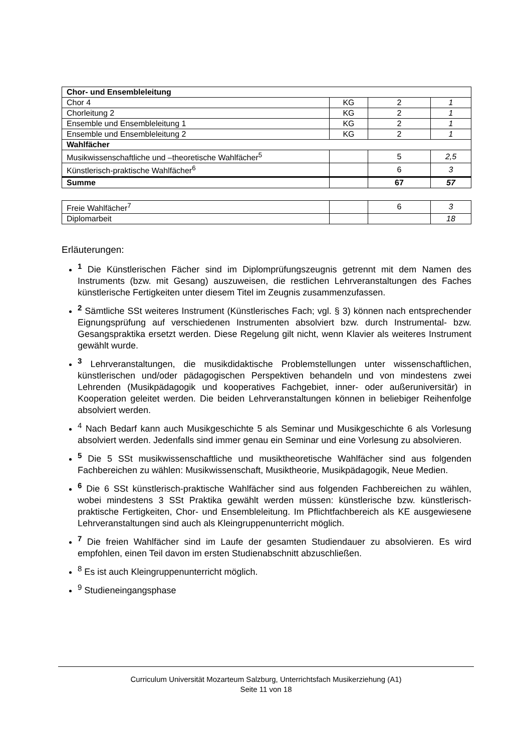| Chor- und Ensembleleitung | | | |
| Chor 4 | KG | 2 | 1 |
| Chorleitung 2 | KG | 2 | 1 |
| Ensemble und Ensembleleitung 1 | KG | 2 | 1 |
| Ensemble und Ensembleleitung 2 | KG | 2 | 1 |
| Wahlfächer | | | |
| Musikwissenschaftliche und –theoretische Wahlfächer<sup>5</sup> | | 5 | 2,5 |
| Künstlerisch-praktische Wahlfächer<sup>6</sup> | | 6 | 3 |
| Summe | | 67 | 57 |
| Freie Wahlfächer<sup>7</sup> | | 6 | 3 |
| Diplomarbeit | | | 18 |
Erläuterungen:
<sup>1</sup> Die Künstlerischen Fächer sind im Diplomprüfungszeugnis getrennt mit dem Namen des Instruments (bzw. mit Gesang) auszuweisen, die restlichen Lehrveranstaltungen des Faches künstlerische Fertigkeiten unter diesem Titel im Zeugnis zusammenzufassen.
<sup>2</sup> Sämtliche SSt weiteres Instrument (Künstlerisches Fach; vgl. § 3) können nach entsprechender Eignungsprüfung auf verschiedenen Instrumenten absolviert bzw. durch Instrumental- bzw. Gesangspraktika ersetzt werden. Diese Regelung gilt nicht, wenn Klavier als weiteres Instrument gewählt wurde.
<sup>3</sup> Lehrveranstaltungen, die musikdidaktische Problemstellungen unter wissenschaftlichen, künstlerischen und/oder pädagogischen Perspektiven behandeln und von mindestens zwei Lehrenden (Musikpädagogik und kooperatives Fachgebiet, inner- oder außeruniversitär) in Kooperation geleitet werden. Die beiden Lehrveranstaltungen können in beliebiger Reihenfolge absolviert werden.
<sup>4</sup> Nach Bedarf kann auch Musikgeschichte 5 als Seminar und Musikgeschichte 6 als Vorlesung absolviert werden. Jedenfalls sind immer genau ein Seminar und eine Vorlesung zu absolvieren.
<sup>5</sup> Die 5 SSt musikwissenschaftliche und musiktheoretische Wahlfächer sind aus folgenden Fachbereichen zu wählen: Musikwissenschaft, Musiktheorie, Musikpädagogik, Neue Medien.
<sup>6</sup> Die 6 SSt künstlerisch-praktische Wahlfächer sind aus folgenden Fachbereichen zu wählen, wobei mindestens 3 SSt Praktika gewählt werden müssen: künstlerische bzw. künstlerisch-praktische Fertigkeiten, Chor- und Ensembleleitung. Im Pflichtfachbereich als KE ausgewiesene Lehrveranstaltungen sind auch als Kleingruppenunterricht möglich.
<sup>7</sup> Die freien Wahlfächer sind im Laufe der gesamten Studiendauer zu absolvieren. Es wird empfohlen, einen Teil davon im ersten Studienabschnitt abzuschließen.
<sup>8</sup> Es ist auch Kleingruppenunterricht möglich.
<sup>9</sup> Studieneingangsphase
Curriculum Universität Mozarteum Salzburg, Unterrichtsfach Musikerziehung (A1)
Seite 11 von 18